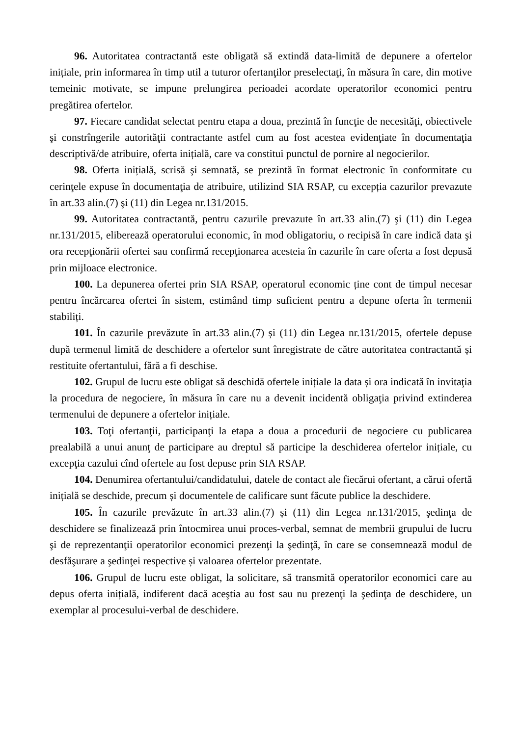96. Autoritatea contractantă este obligată să extindă data-limită de depunere a ofertelor inițiale, prin informarea în timp util a tuturor ofertanţilor preselectaţi, în măsura în care, din motive temeinic motivate, se impune prelungirea perioadei acordate operatorilor economici pentru pregătirea ofertelor.
97. Fiecare candidat selectat pentru etapa a doua, prezintă în funcţie de necesităţi, obiectivele şi constrîngerile autorităţii contractante astfel cum au fost acestea evidenţiate în documentaţia descriptivă/de atribuire, oferta inițială, care va constitui punctul de pornire al negocierilor.
98. Oferta inițială, scrisă şi semnată, se prezintă în format electronic în conformitate cu cerinţele expuse în documentaţia de atribuire, utilizind SIA RSAP, cu excepția cazurilor prevazute în art.33 alin.(7) şi (11) din Legea nr.131/2015.
99. Autoritatea contractantă, pentru cazurile prevazute în art.33 alin.(7) şi (11) din Legea nr.131/2015, eliberează operatorului economic, în mod obligatoriu, o recipisă în care indică data şi ora recepţionării ofertei sau confirmă recepţionarea acesteia în cazurile în care oferta a fost depusă prin mijloace electronice.
100. La depunerea ofertei prin SIA RSAP, operatorul economic ține cont de timpul necesar pentru încărcarea ofertei în sistem, estimând timp suficient pentru a depune oferta în termenii stabiliți.
101. În cazurile prevăzute în art.33 alin.(7) și (11) din Legea nr.131/2015, ofertele depuse după termenul limită de deschidere a ofertelor sunt înregistrate de către autoritatea contractantă și restituite ofertantului, fără a fi deschise.
102. Grupul de lucru este obligat să deschidă ofertele inițiale la data și ora indicată în invitaţia la procedura de negociere, în măsura în care nu a devenit incidentă obligaţia privind extinderea termenului de depunere a ofertelor inițiale.
103. Toţi ofertanţii, participanţi la etapa a doua a procedurii de negociere cu publicarea prealabilă a unui anunţ de participare au dreptul să participe la deschiderea ofertelor inițiale, cu excepţia cazului cînd ofertele au fost depuse prin SIA RSAP.
104. Denumirea ofertantului/candidatului, datele de contact ale fiecărui ofertant, a cărui ofertă inițială se deschide, precum și documentele de calificare sunt făcute publice la deschidere.
105. În cazurile prevăzute în art.33 alin.(7) și (11) din Legea nr.131/2015, şedinţa de deschidere se finalizează prin întocmirea unui proces-verbal, semnat de membrii grupului de lucru şi de reprezentanţii operatorilor economici prezenţi la şedinţă, în care se consemnează modul de desfăşurare a şedinţei respective și valoarea ofertelor prezentate.
106. Grupul de lucru este obligat, la solicitare, să transmită operatorilor economici care au depus oferta inițială, indiferent dacă aceştia au fost sau nu prezenţi la şedinţa de deschidere, un exemplar al procesului-verbal de deschidere.